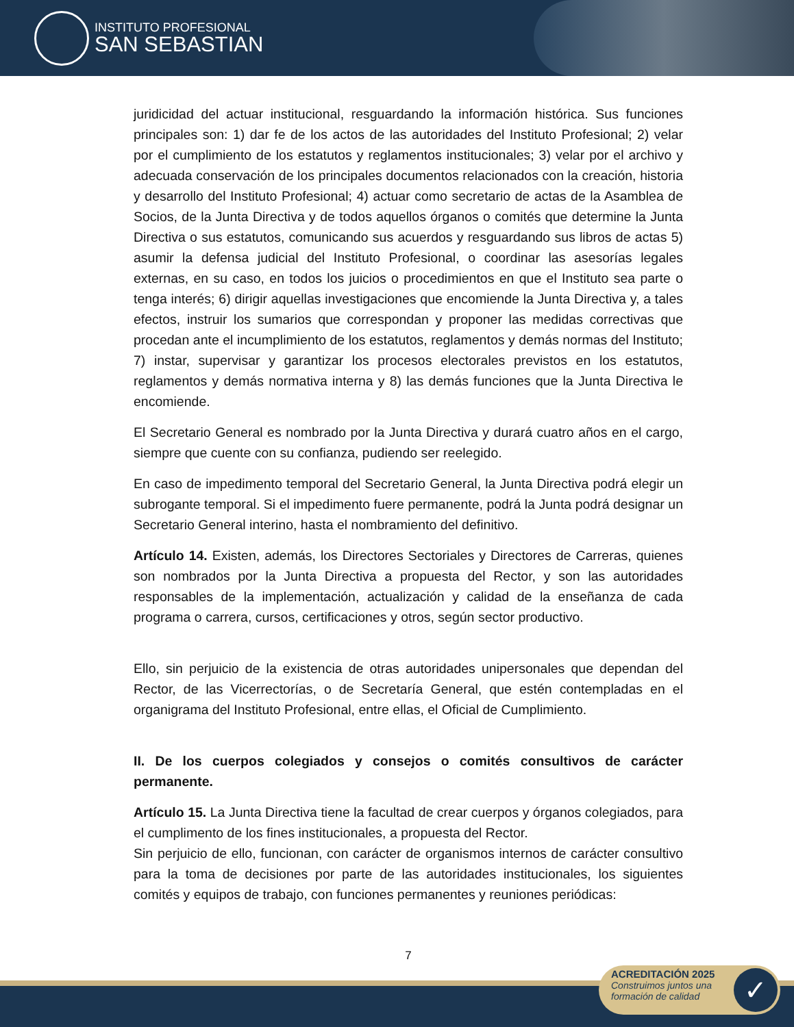INSTITUTO PROFESIONAL
SAN SEBASTIAN
juridicidad del actuar institucional, resguardando la información histórica. Sus funciones principales son: 1) dar fe de los actos de las autoridades del Instituto Profesional; 2) velar por el cumplimiento de los estatutos y reglamentos institucionales; 3) velar por el archivo y adecuada conservación de los principales documentos relacionados con la creación, historia y desarrollo del Instituto Profesional; 4) actuar como secretario de actas de la Asamblea de Socios, de la Junta Directiva y de todos aquellos órganos o comités que determine la Junta Directiva o sus estatutos, comunicando sus acuerdos y resguardando sus libros de actas 5) asumir la defensa judicial del Instituto Profesional, o coordinar las asesorías legales externas, en su caso, en todos los juicios o procedimientos en que el Instituto sea parte o tenga interés; 6) dirigir aquellas investigaciones que encomiende la Junta Directiva y, a tales efectos, instruir los sumarios que correspondan y proponer las medidas correctivas que procedan ante el incumplimiento de los estatutos, reglamentos y demás normas del Instituto; 7) instar, supervisar y garantizar los procesos electorales previstos en los estatutos, reglamentos y demás normativa interna y 8) las demás funciones que la Junta Directiva le encomiende.
El Secretario General es nombrado por la Junta Directiva y durará cuatro años en el cargo, siempre que cuente con su confianza, pudiendo ser reelegido.
En caso de impedimento temporal del Secretario General, la Junta Directiva podrá elegir un subrogante temporal. Si el impedimento fuere permanente, podrá la Junta podrá designar un Secretario General interino, hasta el nombramiento del definitivo.
Artículo 14. Existen, además, los Directores Sectoriales y Directores de Carreras, quienes son nombrados por la Junta Directiva a propuesta del Rector, y son las autoridades responsables de la implementación, actualización y calidad de la enseñanza de cada programa o carrera, cursos, certificaciones y otros, según sector productivo.
Ello, sin perjuicio de la existencia de otras autoridades unipersonales que dependan del Rector, de las Vicerrectorías, o de Secretaría General, que estén contempladas en el organigrama del Instituto Profesional, entre ellas, el Oficial de Cumplimiento.
II. De los cuerpos colegiados y consejos o comités consultivos de carácter permanente.
Artículo 15. La Junta Directiva tiene la facultad de crear cuerpos y órganos colegiados, para el cumplimento de los fines institucionales, a propuesta del Rector.
Sin perjuicio de ello, funcionan, con carácter de organismos internos de carácter consultivo para la toma de decisiones por parte de las autoridades institucionales, los siguientes comités y equipos de trabajo, con funciones permanentes y reuniones periódicas:
7
ACREDITACIÓN 2025
Construimos juntos una
formación de calidad
✓